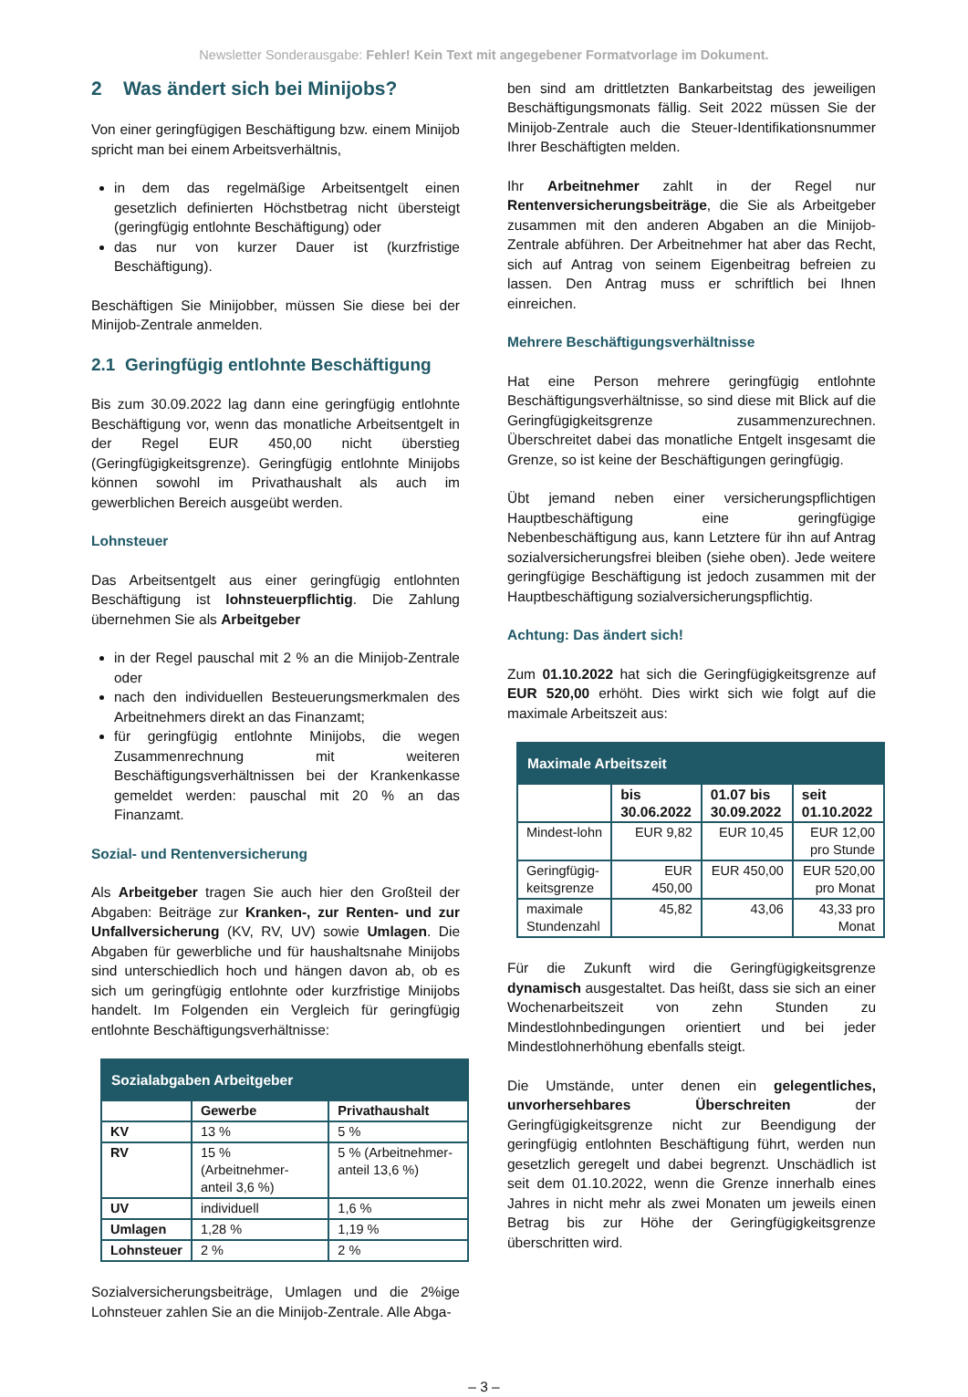Newsletter Sonderausgabe: Fehler! Kein Text mit angegebener Formatvorlage im Dokument.
2 Was ändert sich bei Minijobs?
Von einer geringfügigen Beschäftigung bzw. einem Minijob spricht man bei einem Arbeitsverhältnis,
in dem das regelmäßige Arbeitsentgelt einen gesetzlich definierten Höchstbetrag nicht übersteigt (geringfügig entlohnte Beschäftigung) oder
das nur von kurzer Dauer ist (kurzfristige Beschäftigung).
Beschäftigen Sie Minijobber, müssen Sie diese bei der Minijob-Zentrale anmelden.
2.1 Geringfügig entlohnte Beschäftigung
Bis zum 30.09.2022 lag dann eine geringfügig entlohnte Beschäftigung vor, wenn das monatliche Arbeitsentgelt in der Regel EUR 450,00 nicht überstieg (Geringfügigkeitsgrenze). Geringfügig entlohnte Minijobs können sowohl im Privathaushalt als auch im gewerblichen Bereich ausgeübt werden.
Lohnsteuer
Das Arbeitsentgelt aus einer geringfügig entlohnten Beschäftigung ist lohnsteuerpflichtig. Die Zahlung übernehmen Sie als Arbeitgeber
in der Regel pauschal mit 2 % an die Minijob-Zentrale oder
nach den individuellen Besteuerungsmerkmalen des Arbeitnehmers direkt an das Finanzamt;
für geringfügig entlohnte Minijobs, die wegen Zusammenrechnung mit weiteren Beschäftigungsverhältnissen bei der Krankenkasse gemeldet werden: pauschal mit 20 % an das Finanzamt.
Sozial- und Rentenversicherung
Als Arbeitgeber tragen Sie auch hier den Großteil der Abgaben: Beiträge zur Kranken-, zur Renten- und zur Unfallversicherung (KV, RV, UV) sowie Umlagen. Die Abgaben für gewerbliche und für haushaltsnahe Minijobs sind unterschiedlich hoch und hängen davon ab, ob es sich um geringfügig entlohnte oder kurzfristige Minijobs handelt. Im Folgenden ein Vergleich für geringfügig entlohnte Beschäftigungsverhältnisse:
| Sozialabgaben Arbeitgeber | | |
| | Gewerbe | Privathaushalt |
| KV | 13 % | 5 % |
| RV | 15 % (Arbeitnehmer-anteil 3,6 %) | 5 % (Arbeitnehmer-anteil 13,6 %) |
| UV | individuell | 1,6 % |
| Umlagen | 1,28 % | 1,19 % |
| Lohnsteuer | 2 % | 2 % |
Sozialversicherungsbeiträge, Umlagen und die 2%ige Lohnsteuer zahlen Sie an die Minijob-Zentrale. Alle Abga-
ben sind am drittletzten Bankarbeitstag des jeweiligen Beschäftigungsmonats fällig. Seit 2022 müssen Sie der Minijob-Zentrale auch die Steuer-Identifikationsnummer Ihrer Beschäftigten melden.
Ihr Arbeitnehmer zahlt in der Regel nur Rentenversicherungsbeiträge, die Sie als Arbeitgeber zusammen mit den anderen Abgaben an die Minijob-Zentrale abführen. Der Arbeitnehmer hat aber das Recht, sich auf Antrag von seinem Eigenbeitrag befreien zu lassen. Den Antrag muss er schriftlich bei Ihnen einreichen.
Mehrere Beschäftigungsverhältnisse
Hat eine Person mehrere geringfügig entlohnte Beschäftigungsverhältnisse, so sind diese mit Blick auf die Geringfügigkeitsgrenze zusammenzurechnen. Überschreitet dabei das monatliche Entgelt insgesamt die Grenze, so ist keine der Beschäftigungen geringfügig.
Übt jemand neben einer versicherungspflichtigen Hauptbeschäftigung eine geringfügige Nebenbeschäftigung aus, kann Letztere für ihn auf Antrag sozialversicherungsfrei bleiben (siehe oben). Jede weitere geringfügige Beschäftigung ist jedoch zusammen mit der Hauptbeschäftigung sozialversicherungspflichtig.
Achtung: Das ändert sich!
Zum 01.10.2022 hat sich die Geringfügigkeitsgrenze auf EUR 520,00 erhöht. Dies wirkt sich wie folgt auf die maximale Arbeitszeit aus:
| Maximale Arbeitszeit | | | |
| | bis 30.06.2022 | 01.07 bis 30.09.2022 | seit 01.10.2022 |
| Mindest-lohn | EUR 9,82 | EUR 10,45 | EUR 12,00 pro Stunde |
| Geringfügig-keitsgrenze | EUR 450,00 | EUR 450,00 | EUR 520,00 pro Monat |
| maximale Stundenzahl | 45,82 | 43,06 | 43,33 pro Monat |
Für die Zukunft wird die Geringfügigkeitsgrenze dynamisch ausgestaltet. Das heißt, dass sie sich an einer Wochenarbeitszeit von zehn Stunden zu Mindestlohnbedingungen orientiert und bei jeder Mindestlohnerhöhung ebenfalls steigt.
Die Umstände, unter denen ein gelegentliches, unvorhersehbares Überschreiten der Geringfügigkeitsgrenze nicht zur Beendigung der geringfügig entlohnten Beschäftigung führt, werden nun gesetzlich geregelt und dabei begrenzt. Unschädlich ist seit dem 01.10.2022, wenn die Grenze innerhalb eines Jahres in nicht mehr als zwei Monaten um jeweils einen Betrag bis zur Höhe der Geringfügigkeitsgrenze überschritten wird.
– 3 –